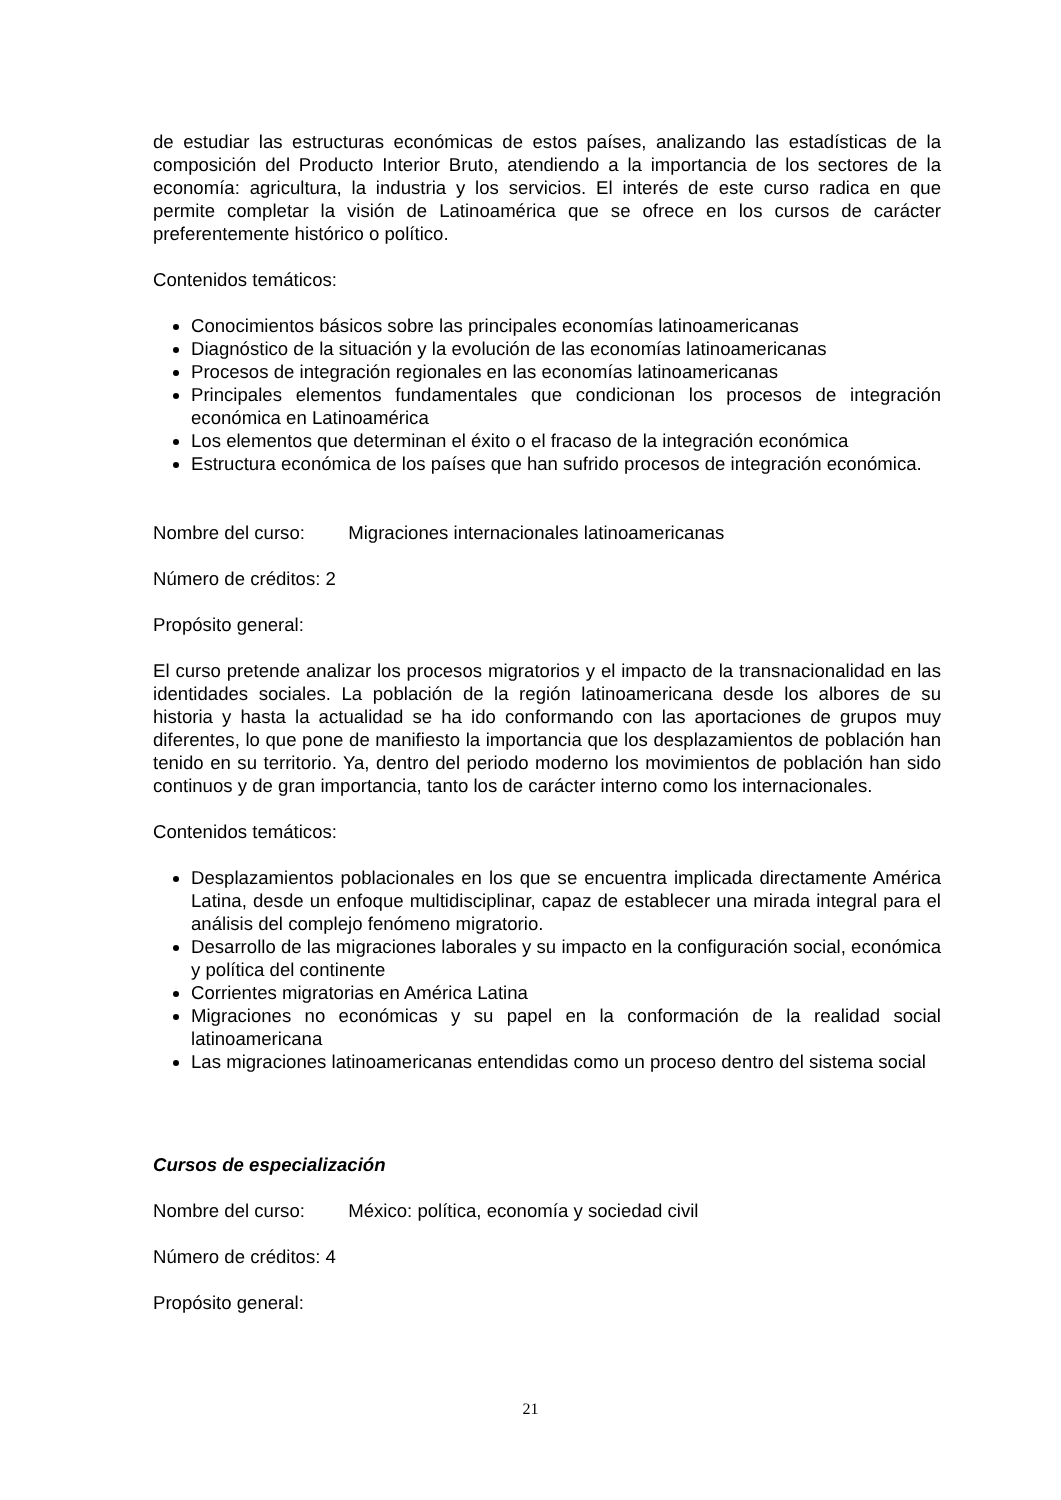de estudiar las estructuras económicas de estos países, analizando las estadísticas de la composición del Producto Interior Bruto, atendiendo a la importancia de los sectores de la economía: agricultura, la industria y los servicios. El interés de este curso radica en que permite completar la visión de Latinoamérica que se ofrece en los cursos de carácter preferentemente histórico o político.
Contenidos temáticos:
Conocimientos básicos sobre las principales economías latinoamericanas
Diagnóstico de la situación y la evolución de las economías latinoamericanas
Procesos de integración regionales en las economías latinoamericanas
Principales elementos fundamentales que condicionan los procesos de integración económica en Latinoamérica
Los elementos que determinan el éxito o el fracaso de la integración económica
Estructura económica de los países que han sufrido procesos de integración económica.
Nombre del curso: Migraciones internacionales latinoamericanas
Número de créditos: 2
Propósito general:
El curso pretende analizar los procesos migratorios y el impacto de la transnacionalidad en las identidades sociales. La población de la región latinoamericana desde los albores de su historia y hasta la actualidad se ha ido conformando con las aportaciones de grupos muy diferentes, lo que pone de manifiesto la importancia que los desplazamientos de población han tenido en su territorio. Ya, dentro del periodo moderno los movimientos de población han sido continuos y de gran importancia, tanto los de carácter interno como los internacionales.
Contenidos temáticos:
Desplazamientos poblacionales en los que se encuentra implicada directamente América Latina, desde un enfoque multidisciplinar, capaz de establecer una mirada integral para el análisis del complejo fenómeno migratorio.
Desarrollo de las migraciones laborales y su impacto en la configuración social, económica y política del continente
Corrientes migratorias en América Latina
Migraciones no económicas y su papel en la conformación de la realidad social latinoamericana
Las migraciones latinoamericanas entendidas como un proceso dentro del sistema social
Cursos de especialización
Nombre del curso: México: política, economía y sociedad civil
Número de créditos: 4
Propósito general:
21